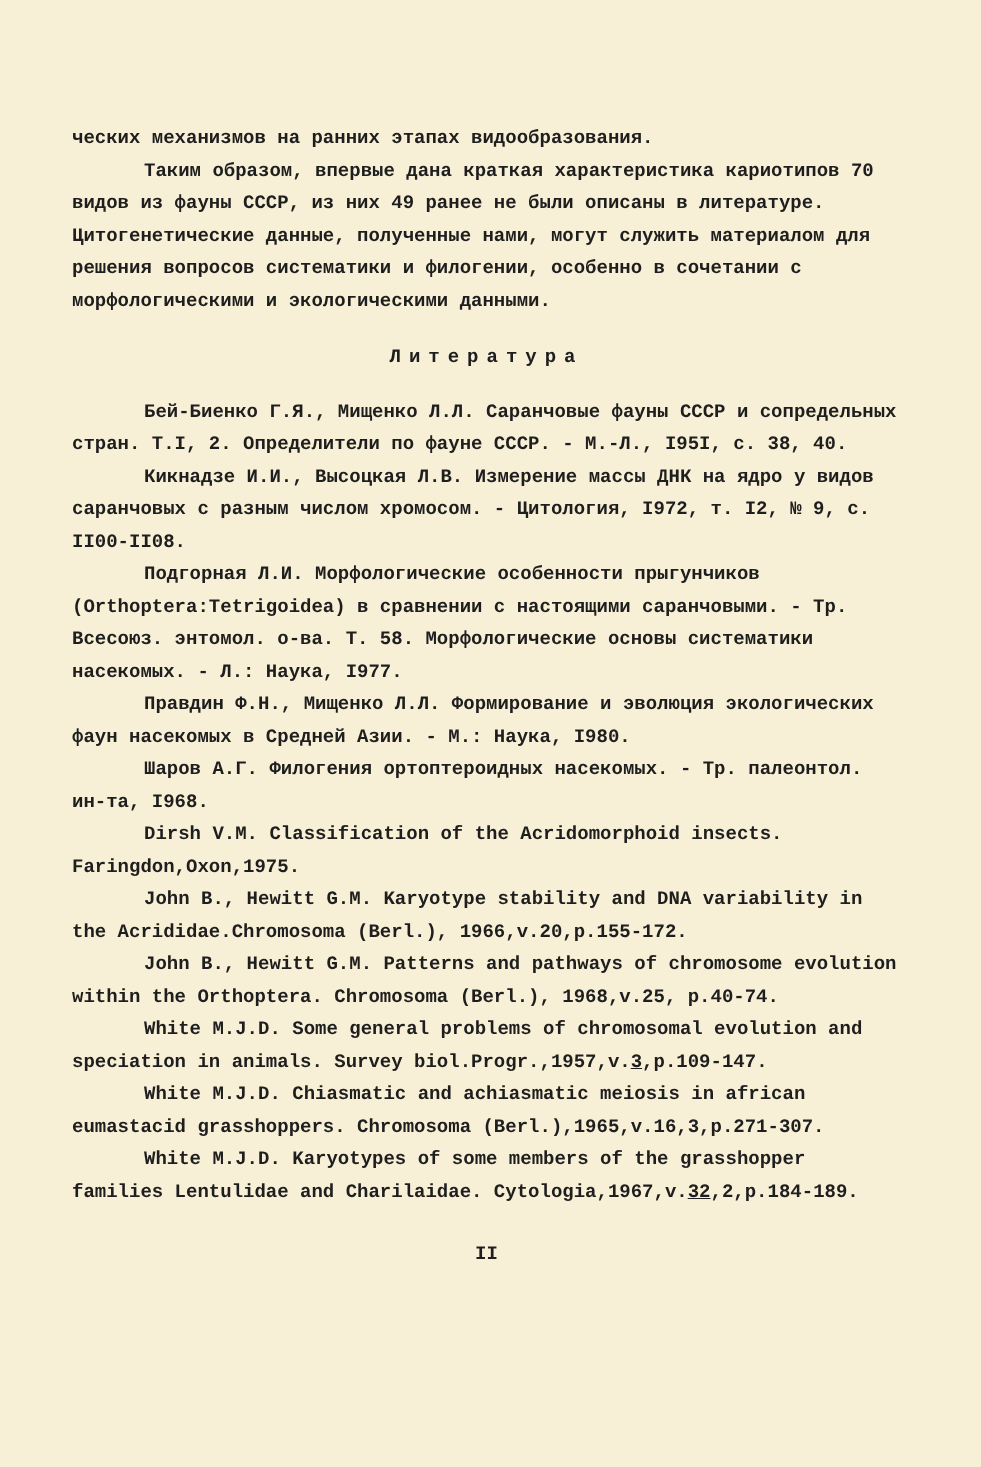ческих механизмов на ранних этапах видообразования.
Таким образом, впервые дана краткая характеристика кариотипов 70 видов из фауны СССР, из них 49 ранее не были описаны в литературе. Цитогенетические данные, полученные нами, могут служить материалом для решения вопросов систематики и филогении, особенно в сочетании с морфологическими и экологическими данными.
Литература
Бей-Биенко Г.Я., Мищенко Л.Л. Саранчовые фауны СССР и сопредельных стран. Т.I, 2. Определители по фауне СССР. - М.-Л., I95I, с. 38, 40.
Кикнадзе И.И., Высоцкая Л.В. Измерение массы ДНК на ядро у видов саранчовых с разным числом хромосом. - Цитология, I972, т. I2, № 9, с. II00-II08.
Подгорная Л.И. Морфологические особенности прыгунчиков (Orthoptera:Tetrigoidea) в сравнении с настоящими саранчовыми. - Тр. Всесоюз. энтомол. о-ва. Т. 58. Морфологические основы систематики насекомых. - Л.: Наука, I977.
Правдин Ф.Н., Мищенко Л.Л. Формирование и эволюция экологических фаун насекомых в Средней Азии. - М.: Наука, I980.
Шаров А.Г. Филогения ортоптероидных насекомых. - Тр. палеонтол. ин-та, I968.
Dirsh V.M. Classification of the Acridomorphoid insects. Faringdon,Oxon,1975.
John B., Hewitt G.M. Karyotype stability and DNA variability in the Acrididae.Chromosoma (Berl.), 1966,v.20,p.155-172.
John B., Hewitt G.M. Patterns and pathways of chromosome evolution within the Orthoptera. Chromosoma (Berl.), 1968,v.25, p.40-74.
White M.J.D. Some general problems of chromosomal evolution and speciation in animals. Survey biol.Progr.,1957,v.3,p.109-147.
White M.J.D. Chiasmatic and achiasmatic meiosis in african eumastacid grasshoppers. Chromosoma (Berl.),1965,v.16,3,p.271-307.
White M.J.D. Karyotypes of some members of the grasshopper families Lentulidae and Charilaidae. Cytologia,1967,v.32,2,p.184-189.
II